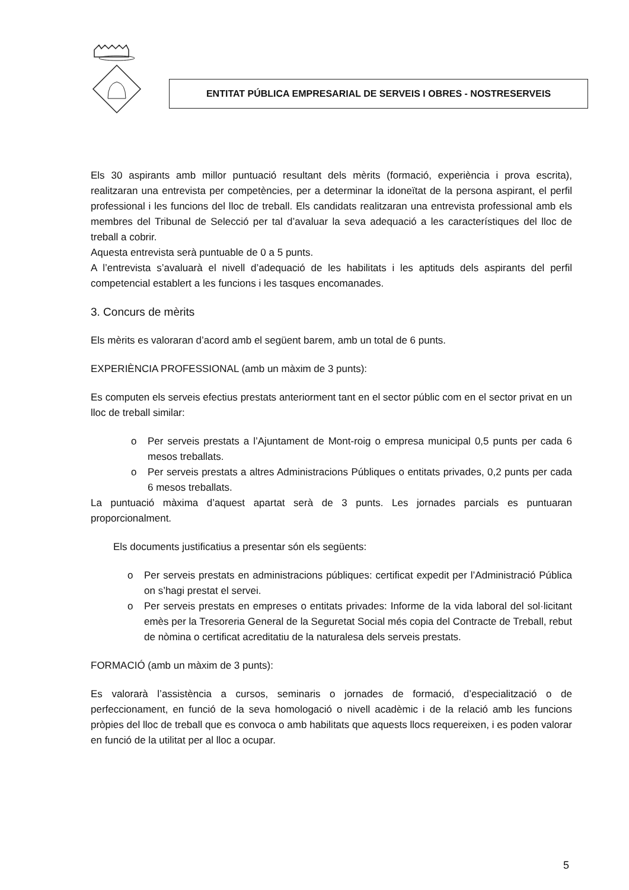ENTITAT PÚBLICA EMPRESARIAL DE SERVEIS I OBRES - NOSTRESERVEIS
Els 30 aspirants amb millor puntuació resultant dels mèrits (formació, experiència i prova escrita), realitzaran una entrevista per competències, per a determinar la idoneïtat de la persona aspirant, el perfil professional i les funcions del lloc de treball. Els candidats realitzaran una entrevista professional amb els membres del Tribunal de Selecció per tal d’avaluar la seva adequació a les característiques del lloc de treball a cobrir.
Aquesta entrevista serà puntuable de 0 a 5 punts.
A l’entrevista s’avaluarà el nivell d’adequació de les habilitats i les aptituds dels aspirants del perfil competencial establert a les funcions i les tasques encomanades.
3. Concurs de mèrits
Els mèrits es valoraran d’acord amb el següent barem, amb un total de 6 punts.
EXPERIÈNCIA PROFESSIONAL (amb un màxim de 3 punts):
Es computen els serveis efectius prestats anteriorment tant en el sector públic com en el sector privat en un lloc de treball similar:
o Per serveis prestats a l’Ajuntament de Mont-roig o empresa municipal 0,5 punts per cada 6 mesos treballats.
o Per serveis prestats a altres Administracions Públiques o entitats privades, 0,2 punts per cada 6 mesos treballats.
La puntuació màxima d’aquest apartat serà de 3 punts. Les jornades parcials es puntuaran proporcionalment.
Els documents justificatius a presentar són els següents:
o Per serveis prestats en administracions públiques: certificat expedit per l’Administració Pública on s’hagi prestat el servei.
o Per serveis prestats en empreses o entitats privades: Informe de la vida laboral del sol·licitant emès per la Tresoreria General de la Seguretat Social més copia del Contracte de Treball, rebut de nòmina o certificat acreditatiu de la naturalesa dels serveis prestats.
FORMACIÓ (amb un màxim de 3 punts):
Es valorarà l’assistència a cursos, seminaris o jornades de formació, d’especialització o de perfeccionament, en funció de la seva homologació o nivell acadèmic i de la relació amb les funcions pròpies del lloc de treball que es convoca o amb habilitats que aquests llocs requereixen, i es poden valorar en funció de la utilitat per al lloc a ocupar.
5